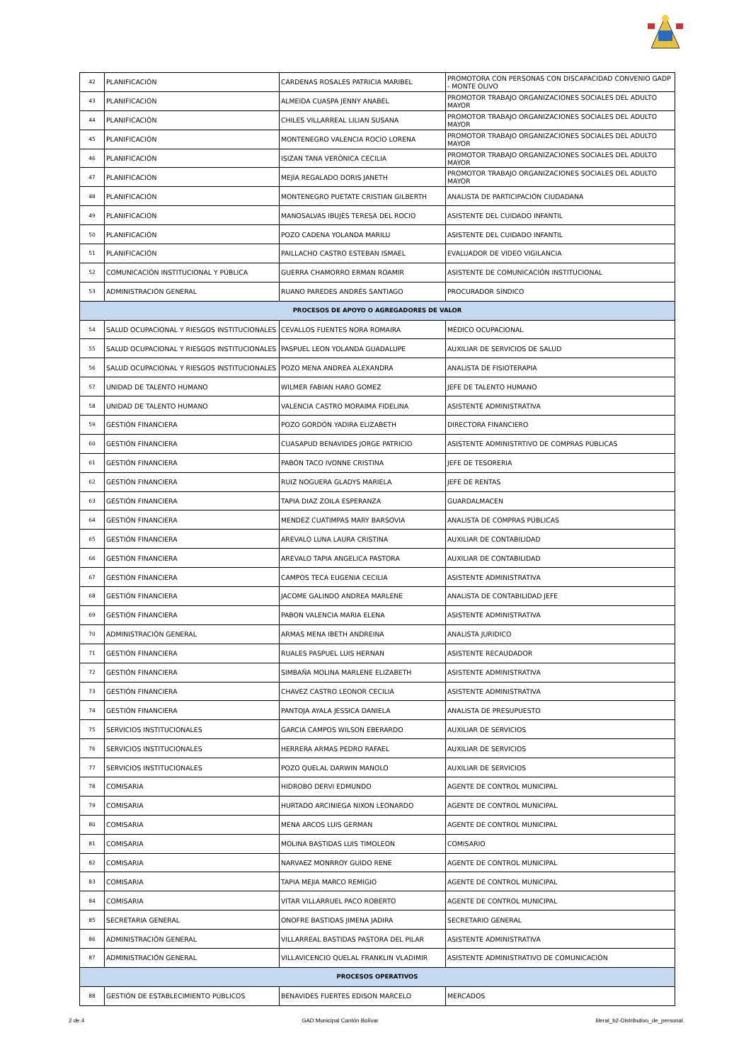| 42 | PLANIFICACIÓN | CÁRDENAS ROSALES PATRICIA MARIBEL | PROMOTORA CON PERSONAS CON DISCAPACIDAD CONVENIO GADP - MONTE OLIVO |
| 43 | PLANIFICACIÓN | ALMEIDA CUASPA JENNY ANABEL | PROMOTOR TRABAJO ORGANIZACIONES SOCIALES DEL ADULTO MAYOR |
| 44 | PLANIFICACIÓN | CHILES VILLARREAL LILIAN SUSANA | PROMOTOR TRABAJO ORGANIZACIONES SOCIALES DEL ADULTO MAYOR |
| 45 | PLANIFICACIÓN | MONTENEGRO VALENCIA ROCÍO LORENA | PROMOTOR TRABAJO ORGANIZACIONES SOCIALES DEL ADULTO MAYOR |
| 46 | PLANIFICACIÓN | ISIZAN TANA VERÓNICA CECILIA | PROMOTOR TRABAJO ORGANIZACIONES SOCIALES DEL ADULTO MAYOR |
| 47 | PLANIFICACIÓN | MEJÍA REGALADO DORIS JANETH | PROMOTOR TRABAJO ORGANIZACIONES SOCIALES DEL ADULTO MAYOR |
| 48 | PLANIFICACIÓN | MONTENEGRO PUETATE CRISTIAN GILBERTH | ANALISTA DE PARTICIPACIÓN CIUDADANA |
| 49 | PLANIFICACIÓN | MANOSALVAS IBUJÉS TERESA DEL ROCIO | ASISTENTE DEL CUIDADO INFANTIL |
| 50 | PLANIFICACIÓN | POZO CADENA YOLANDA MARILU | ASISTENTE DEL CUIDADO INFANTIL |
| 51 | PLANIFICACIÓN | PAILLACHO CASTRO ESTEBAN ISMAEL | EVALUADOR DE VIDEO VIGILANCIA |
| 52 | COMUNICACIÓN INSTITUCIONAL Y PÚBLICA | GUERRA CHAMORRO ERMAN ROAMIR | ASISTENTE DE COMUNICACIÓN INSTITUCIONAL |
| 53 | ADMINISTRACIÓN GENERAL | RUANO PAREDES ANDRÉS SANTIAGO | PROCURADOR SÍNDICO |
| PROCESOS DE APOYO O AGREGADORES DE VALOR | | | |
| 54 | SALUD OCUPACIONAL Y RIESGOS INSTITUCIONALES | CEVALLOS FUENTES NORA ROMAIRA | MÉDICO OCUPACIONAL |
| 55 | SALUD OCUPACIONAL Y RIESGOS INSTITUCIONALES | PASPUEL LEON YOLANDA GUADALUPE | AUXILIAR DE SERVICIOS DE SALUD |
| 56 | SALUD OCUPACIONAL Y RIESGOS INSTITUCIONALES | POZO MENA ANDREA ALEXANDRA | ANALISTA DE FISIOTERAPIA |
| 57 | UNIDAD DE TALENTO HUMANO | WILMER FABIAN HARO GOMEZ | JEFE DE TALENTO HUMANO |
| 58 | UNIDAD DE TALENTO HUMANO | VALENCIA CASTRO MORAIMA FIDELINA | ASISTENTE ADMINISTRATIVA |
| 59 | GESTIÓN FINANCIERA | POZO GORDÓN YADIRA ELIZABETH | DIRECTORA FINANCIERO |
| 60 | GESTIÓN FINANCIERA | CUASAPUD BENAVIDES JORGE PATRICIO | ASISTENTE ADMINISTRTIVO DE COMPRAS PÚBLICAS |
| 61 | GESTIÓN FINANCIERA | PABÓN TACO IVONNE CRISTINA | JEFE DE TESORERIA |
| 62 | GESTIÓN FINANCIERA | RUIZ NOGUERA GLADYS MARIELA | JEFE DE RENTAS |
| 63 | GESTIÓN FINANCIERA | TAPIA DIAZ ZOILA ESPERANZA | GUARDALMACEN |
| 64 | GESTIÓN FINANCIERA | MENDEZ CUATIMPAS MARY BARSOVIA | ANALISTA DE COMPRAS PÚBLICAS |
| 65 | GESTIÓN FINANCIERA | AREVALO LUNA LAURA CRISTINA | AUXILIAR DE CONTABILIDAD |
| 66 | GESTIÓN FINANCIERA | AREVALO TAPIA ANGELICA PASTORA | AUXILIAR DE CONTABILIDAD |
| 67 | GESTIÓN FINANCIERA | CAMPOS TECA EUGENIA CECILIA | ASISTENTE ADMINISTRATIVA |
| 68 | GESTIÓN FINANCIERA | JACOME GALINDO ANDREA MARLENE | ANALISTA DE CONTABILIDAD JEFE |
| 69 | GESTIÓN FINANCIERA | PABON VALENCIA MARIA ELENA | ASISTENTE ADMINISTRATIVA |
| 70 | ADMINISTRACIÓN GENERAL | ARMAS MENA IBETH ANDREINA | ANALISTA JURIDICO |
| 71 | GESTIÓN FINANCIERA | RUALES PASPUEL LUIS HERNAN | ASISTENTE RECAUDADOR |
| 72 | GESTIÓN FINANCIERA | SIMBAÑA MOLINA MARLENE ELIZABETH | ASISTENTE ADMINISTRATIVA |
| 73 | GESTIÓN FINANCIERA | CHAVEZ CASTRO LEONOR CECILIA | ASISTENTE ADMINISTRATIVA |
| 74 | GESTIÓN FINANCIERA | PANTOJA AYALA JESSICA DANIELA | ANALISTA DE PRESUPUESTO |
| 75 | SERVICIOS INSTITUCIONALES | GARCIA CAMPOS WILSON EBERARDO | AUXILIAR DE SERVICIOS |
| 76 | SERVICIOS INSTITUCIONALES | HERRERA ARMAS PEDRO RAFAEL | AUXILIAR DE SERVICIOS |
| 77 | SERVICIOS INSTITUCIONALES | POZO QUELAL DARWIN MANOLO | AUXILIAR DE SERVICIOS |
| 78 | COMISARIA | HIDROBO DERVI EDMUNDO | AGENTE DE CONTROL MUNICIPAL |
| 79 | COMISARIA | HURTADO ARCINIEGA NIXON LEONARDO | AGENTE DE CONTROL MUNICIPAL |
| 80 | COMISARIA | MENA ARCOS LUIS GERMAN | AGENTE DE CONTROL MUNICIPAL |
| 81 | COMISARIA | MOLINA BASTIDAS LUIS TIMOLEON | COMISARIO |
| 82 | COMISARIA | NARVAEZ MONRROY GUIDO RENE | AGENTE DE CONTROL MUNICIPAL |
| 83 | COMISARIA | TAPIA MEJIA MARCO REMIGIO | AGENTE DE CONTROL MUNICIPAL |
| 84 | COMISARIA | VITAR VILLARRUEL PACO ROBERTO | AGENTE DE CONTROL MUNICIPAL |
| 85 | SECRETARIA GENERAL | ONOFRE BASTIDAS JIMENA JADIRA | SECRETARIO GENERAL |
| 86 | ADMINISTRACIÓN GENERAL | VILLARREAL BASTIDAS PASTORA DEL PILAR | ASISTENTE ADMINISTRATIVA |
| 87 | ADMINISTRACIÓN GENERAL | VILLAVICENCIO QUELAL FRANKLIN VLADIMIR | ASISTENTE ADMINISTRATIVO DE COMUNICACIÓN |
| PROCESOS OPERATIVOS | | | |
| 88 | GESTIÓN DE ESTABLECIMIENTO PÚBLICOS | BENAVIDES FUERTES EDISON MARCELO | MERCADOS |
2 de 4 GAD Municipal Cantón Bolívar literal_b2-Distributivo_de_personal.